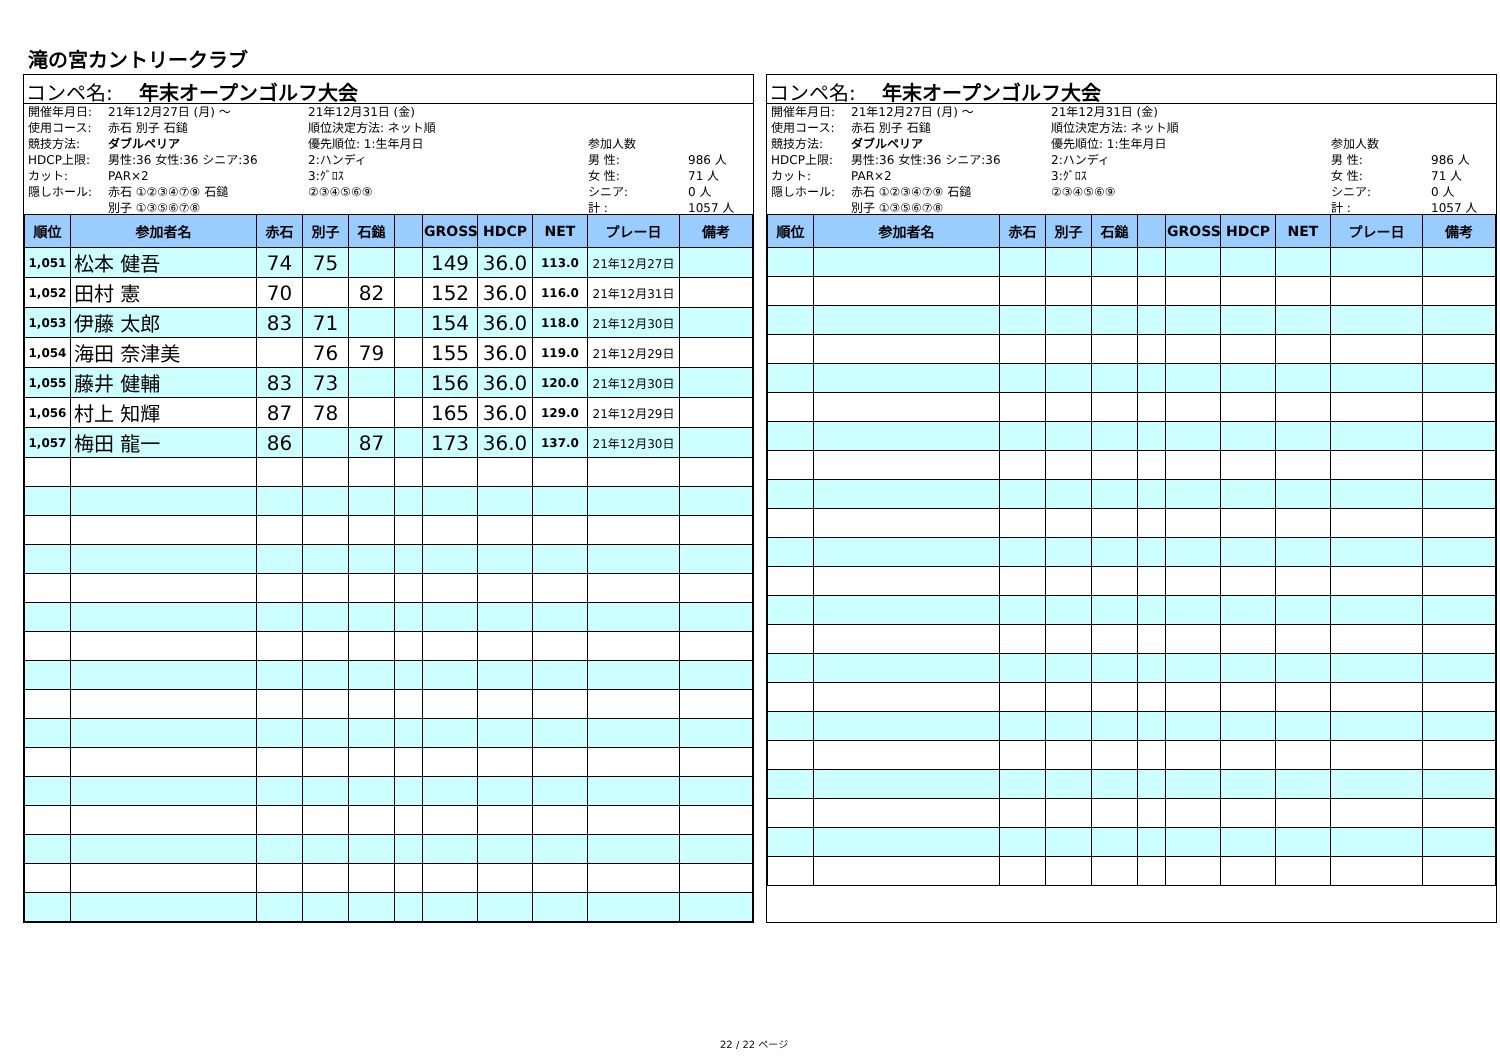滝の宮カントリークラブ
コンペ名: 年末オープンゴルフ大会
開催年月日:
21年12月27日 (月) ～
21年12月31日 (金)
使用コース:
赤石 別子 石鎚
順位決定方法: ネット順
競技方法:
ダブルペリア
優先順位: 1:生年月日
参加人数
HDCP上限:
男性:36 女性:36 シニア:36
2:ハンディ
男 性:
986 人
カット:
PAR×2
3:ｸﾞﾛｽ
女 性:
71 人
隠しホール:
赤石 ①②③④⑦⑨ 石鎚
②③④⑤⑥⑨
シニア:
0 人
別子 ①③⑤⑥⑦⑧
計 :
1057 人
| 順位 | 参加者名 | 赤石 | 別子 | 石鎚 | | GROSS | HDCP | NET | プレー日 | 備考 |
| --- | --- | --- | --- | --- | --- | --- | --- | --- | --- | --- |
| 1,051 | 松本 健吾 | 74 | 75 | | | 149 | 36.0 | 113.0 | 21年12月27日 | |
| 1,052 | 田村 憲 | 70 | | 82 | | 152 | 36.0 | 116.0 | 21年12月31日 | |
| 1,053 | 伊藤 太郎 | 83 | 71 | | | 154 | 36.0 | 118.0 | 21年12月30日 | |
| 1,054 | 海田 奈津美 | | 76 | 79 | | 155 | 36.0 | 119.0 | 21年12月29日 | |
| 1,055 | 藤井 健輔 | 83 | 73 | | | 156 | 36.0 | 120.0 | 21年12月30日 | |
| 1,056 | 村上 知輝 | 87 | 78 | | | 165 | 36.0 | 129.0 | 21年12月29日 | |
| 1,057 | 梅田 龍一 | 86 | | 87 | | 173 | 36.0 | 137.0 | 21年12月30日 | |
コンペ名: 年末オープンゴルフ大会
開催年月日:
21年12月27日 (月) ～
21年12月31日 (金)
使用コース:
赤石 別子 石鎚
順位決定方法: ネット順
競技方法:
ダブルペリア
優先順位: 1:生年月日
参加人数
HDCP上限:
男性:36 女性:36 シニア:36
2:ハンディ
男 性:
986 人
カット:
PAR×2
3:ｸﾞﾛｽ
女 性:
71 人
隠しホール:
赤石 ①②③④⑦⑨ 石鎚
②③④⑤⑥⑨
シニア:
0 人
別子 ①③⑤⑥⑦⑧
計 :
1057 人
| 順位 | 参加者名 | 赤石 | 別子 | 石鎚 | | GROSS | HDCP | NET | プレー日 | 備考 |
| --- | --- | --- | --- | --- | --- | --- | --- | --- | --- | --- |
22 / 22 ページ